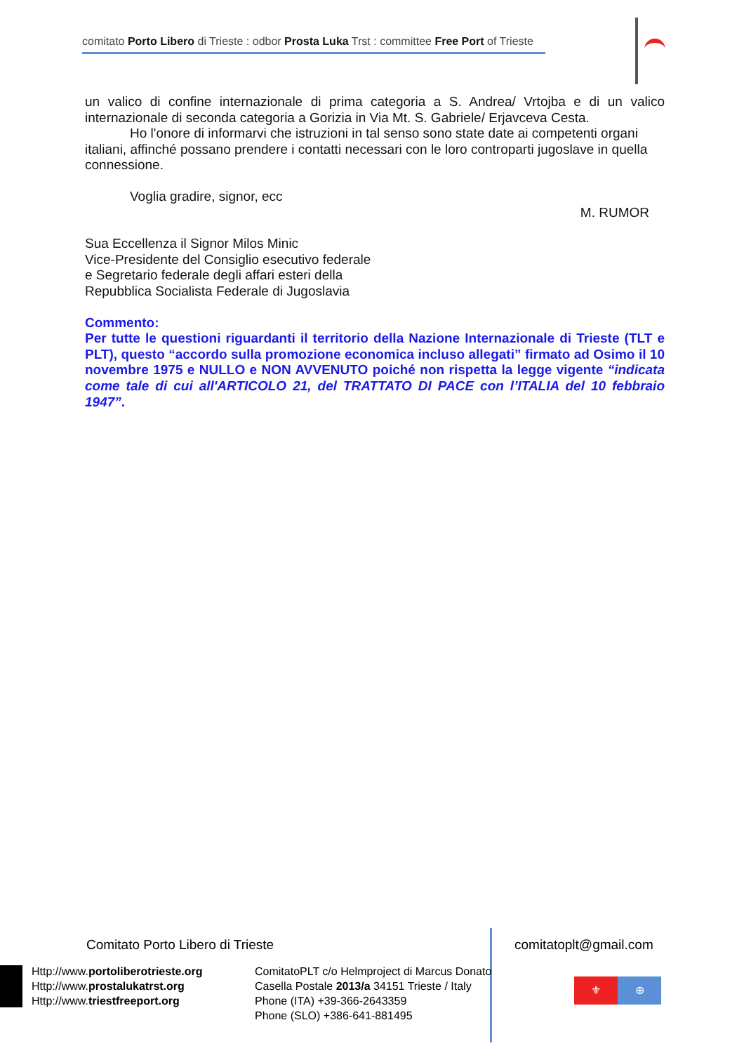comitato Porto Libero di Trieste : odbor Prosta Luka Trst : committee Free Port of Trieste
un valico di confine internazionale di prima categoria a S. Andrea/ Vrtojba e di un valico internazionale di seconda categoria a Gorizia in Via Mt. S. Gabriele/ Erjavceva Cesta.
Ho l'onore di informarvi che istruzioni in tal senso sono state date ai competenti organi italiani, affinché possano prendere i contatti necessari con le loro controparti jugoslave in quella connessione.
Voglia gradire, signor, ecc
M. RUMOR
Sua Eccellenza il Signor Milos Minic
Vice-Presidente del Consiglio esecutivo federale
e Segretario federale degli affari esteri della
Repubblica Socialista Federale di Jugoslavia
Commento:
Per tutte le questioni riguardanti il territorio della Nazione Internazionale di Trieste (TLT e PLT), questo “accordo sulla promozione economica incluso allegati” firmato ad Osimo il 10 novembre 1975 e NULLO e NON AVVENUTO poiché non rispetta la legge vigente “indicata come tale di cui all'ARTICOLO 21, del TRATTATO DI PACE con l’ITALIA del 10 febbraio 1947”.
Comitato Porto Libero di Trieste comitatoplt@gmail.com
Http://www.portoliberotrieste.org
Http://www.prostalukatrst.org
Http://www.triestfreeport.org
ComitatoPLT c/o Helmproject di Marcus Donato
Casella Postale 2013/a 34151 Trieste / Italy
Phone (ITA) +39-366-2643359
Phone (SLO) +386-641-881495
⚜ ⊕